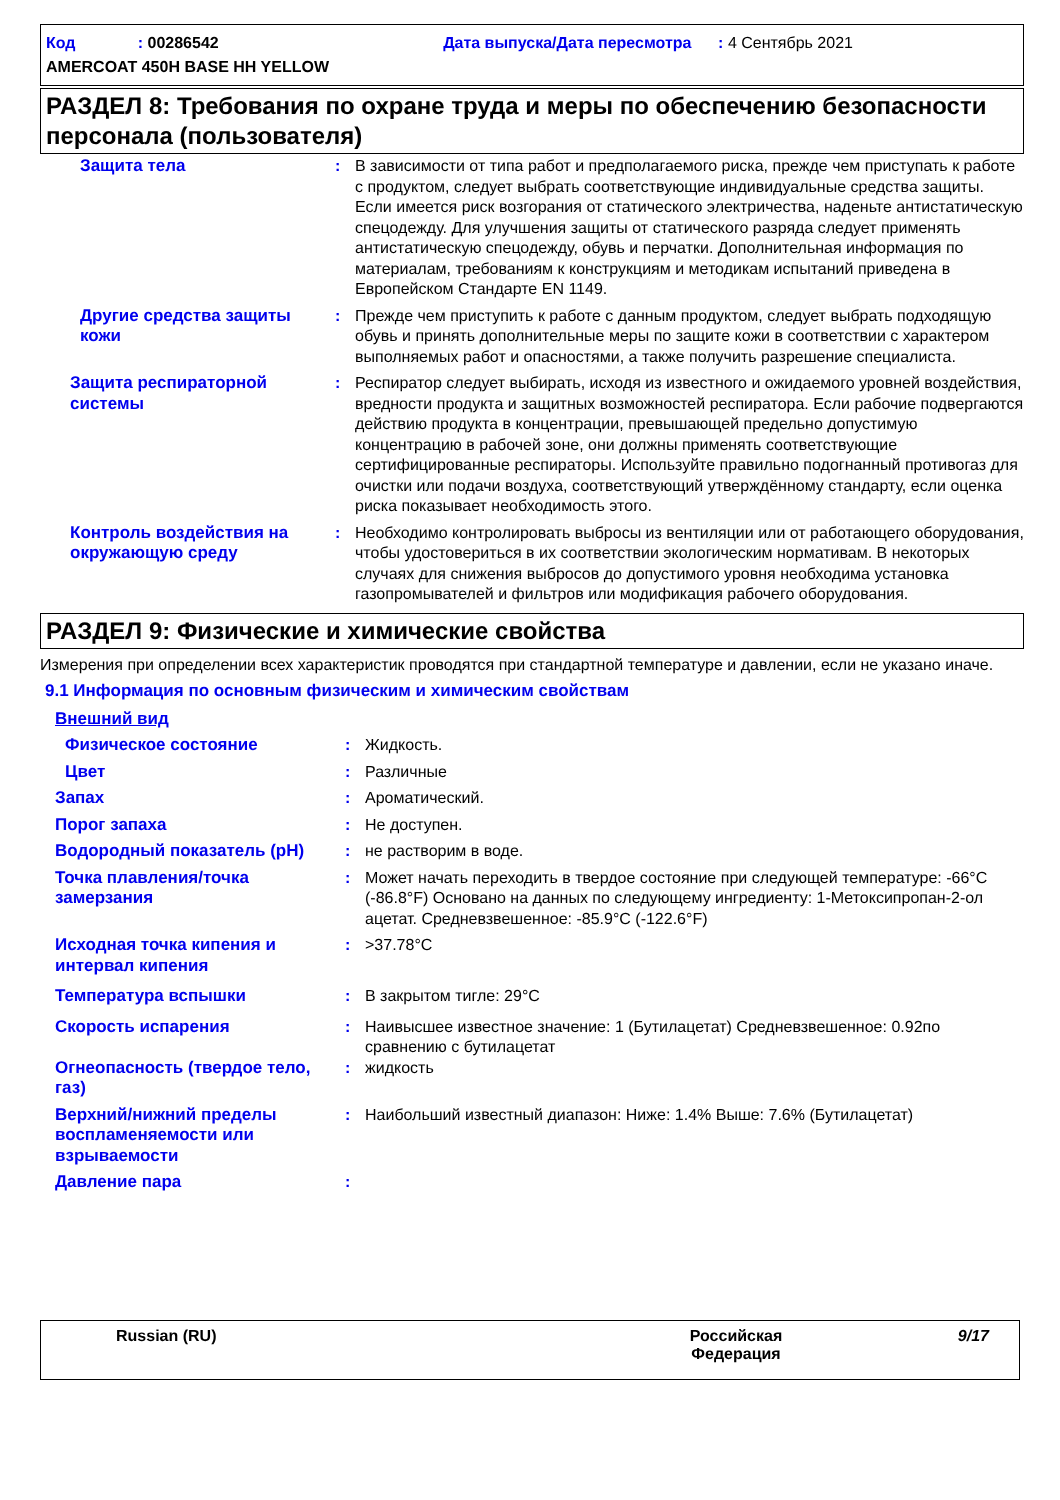Код : 00286542 Дата выпуска/Дата пересмотра : 4 Сентябрь 2021
AMERCOAT 450H BASE HH YELLOW
РАЗДЕЛ 8: Требования по охране труда и меры по обеспечению безопасности персонала (пользователя)
| Защита тела | : | В зависимости от типа работ и предполагаемого риска, прежде чем приступать к работе с продуктом, следует выбрать соответствующие индивидуальные средства защиты. Если имеется риск возгорания от статического электричества, наденьте антистатическую спецодежду. Для улучшения защиты от статического разряда следует применять антистатическую спецодежду, обувь и перчатки. Дополнительная информация по материалам, требованиям к конструкциям и методикам испытаний приведена в Европейском Стандарте EN 1149. |
| Другие средства защиты кожи | : | Прежде чем приступить к работе с данным продуктом, следует выбрать подходящую обувь и принять дополнительные меры по защите кожи в соответствии с характером выполняемых работ и опасностями, а также получить разрешение специалиста. |
| Защита респираторной системы | : | Респиратор следует выбирать, исходя из известного и ожидаемого уровней воздействия, вредности продукта и защитных возможностей респиратора. Если рабочие подвергаются действию продукта в концентрации, превышающей предельно допустимую концентрацию в рабочей зоне, они должны применять соответствующие сертифицированные респираторы. Используйте правильно подогнанный противогаз для очистки или подачи воздуха, соответствующий утверждённому стандарту, если оценка риска показывает необходимость этого. |
| Контроль воздействия на окружающую среду | : | Необходимо контролировать выбросы из вентиляции или от работающего оборудования, чтобы удостовериться в их соответствии экологическим нормативам. В некоторых случаях для снижения выбросов до допустимого уровня необходима установка газопромывателей и фильтров или модификация рабочего оборудования. |
РАЗДЕЛ 9: Физические и химические свойства
Измерения при определении всех характеристик проводятся при стандартной температуре и давлении, если не указано иначе.
9.1 Информация по основным физическим и химическим свойствам
| Внешний вид | | |
| Физическое состояние | : | Жидкость. |
| Цвет | : | Различные |
| Запах | : | Ароматический. |
| Порог запаха | : | Не доступен. |
| Водородный показатель (pH) | : | не растворим в воде. |
| Точка плавления/точка замерзания | : | Может начать переходить в твердое состояние при следующей температуре: -66°C (-86.8°F) Основано на данных по следующему ингредиенту: 1-Метоксипропан-2-ол ацетат. Средневзвешенное: -85.9°C (-122.6°F) |
| Исходная точка кипения и интервал кипения | : | >37.78°C |
| Температура вспышки | : | В закрытом тигле: 29°C |
| Скорость испарения | : | Наивысшее известное значение: 1 (Бутилацетат) Средневзвешенное: 0.92по сравнению с бутилацетат |
| Огнеопасность (твердое тело, газ) | : | жидкость |
| Верхний/нижний пределы воспламеняемости или взрываемости | : | Наибольший известный диапазон: Ниже: 1.4% Выше: 7.6% (Бутилацетат) |
| Давление пара | : | |
Russian (RU) Российская
Федерация
9/17